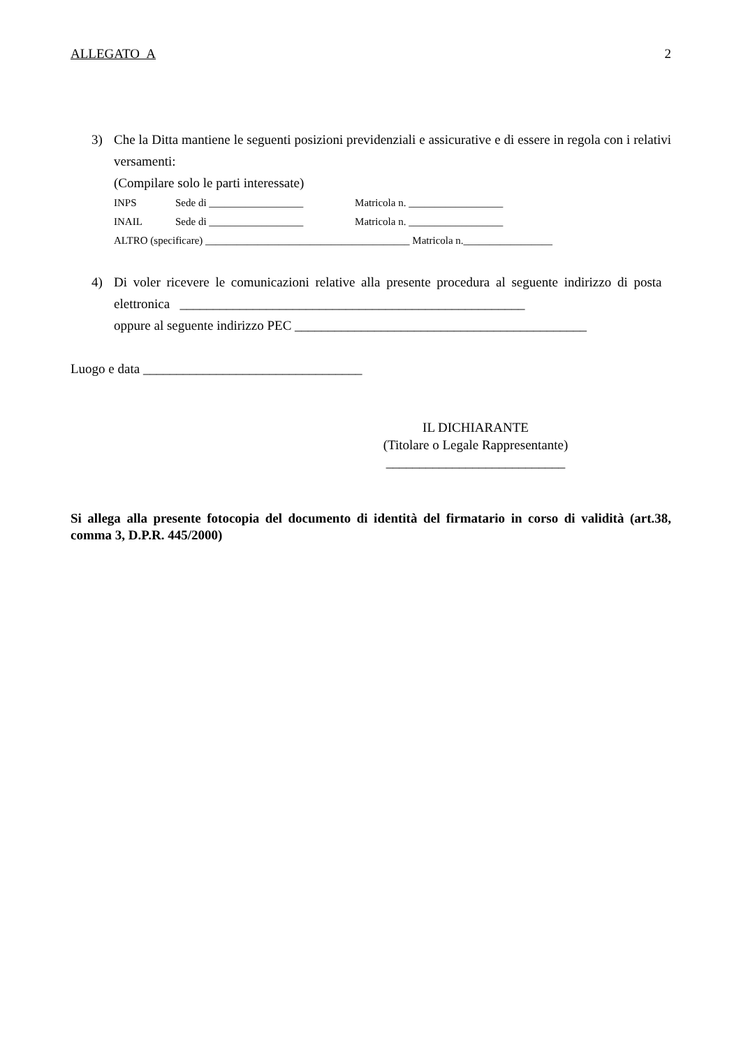ALLEGATO A 2
3) Che la Ditta mantiene le seguenti posizioni previdenziali e assicurative e di essere in regola con i relativi versamenti:
(Compilare solo le parti interessate)
INPS Sede di __________________ Matricola n. __________________
INAIL Sede di __________________ Matricola n. __________________
ALTRO (specificare) _______________________________________ Matricola n._________________
4) Di voler ricevere le comunicazioni relative alla presente procedura al seguente indirizzo di posta elettronica ____________________________________________________
oppure al seguente indirizzo PEC ____________________________________________
Luogo e data _________________________________
IL DICHIARANTE
(Titolare o Legale Rappresentante)
___________________________
Si allega alla presente fotocopia del documento di identità del firmatario in corso di validità (art.38, comma 3, D.P.R. 445/2000)